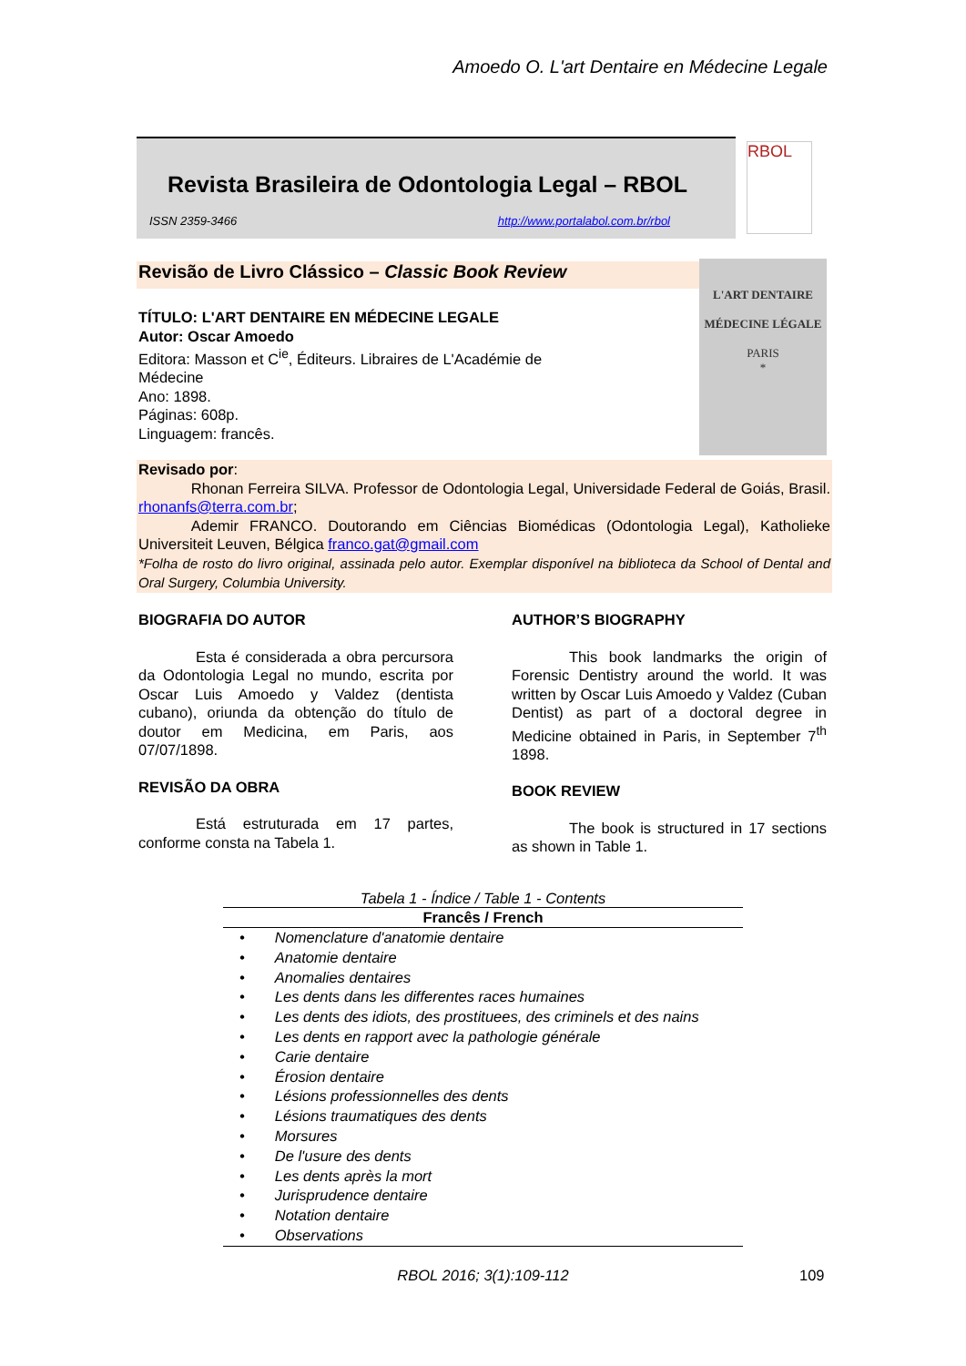Amoedo O. L'art Dentaire en Médecine Legale
Revista Brasileira de Odontologia Legal – RBOL
ISSN 2359-3466 http://www.portalabol.com.br/rbol
RBOL
Revisão de Livro Clássico – Classic Book Review
L'ART DENTAIRE
MÉDECINE LÉGALE
PARIS
*
TÍTULO: L'ART DENTAIRE EN MÉDECINE LEGALE
Autor: Oscar Amoedo
Editora: Masson et C<sup>ie</sup>, Éditeurs. Libraires de L'Académie de Médecine
Ano: 1898.
Páginas: 608p.
Linguagem: francês.
Revisado por:
    Rhonan Ferreira SILVA. Professor de Odontologia Legal, Universidade Federal de Goiás, Brasil. rhonanfs@terra.com.br;
    Ademir FRANCO. Doutorando em Ciências Biomédicas (Odontologia Legal), Katholieke Universiteit Leuven, Bélgica franco.gat@gmail.com
*Folha de rosto do livro original, assinada pelo autor. Exemplar disponível na biblioteca da School of Dental and Oral Surgery, Columbia University.
BIOGRAFIA DO AUTOR
Esta é considerada a obra percursora da Odontologia Legal no mundo, escrita por Oscar Luis Amoedo y Valdez (dentista cubano), oriunda da obtenção do título de doutor em Medicina, em Paris, aos 07/07/1898.
REVISÃO DA OBRA
Está estruturada em 17 partes, conforme consta na Tabela 1.
AUTHOR’S BIOGRAPHY
This book landmarks the origin of Forensic Dentistry around the world. It was written by Oscar Luis Amoedo y Valdez (Cuban Dentist) as part of a doctoral degree in Medicine obtained in Paris, in September 7<sup>th</sup> 1898.
BOOK REVIEW
The book is structured in 17 sections as shown in Table 1.
Tabela 1 - Índice / Table 1 - Contents
| Francês / French |
| --- |
| • Nomenclature d'anatomie dentaire |
| • Anatomie dentaire |
| • Anomalies dentaires |
| • Les dents dans les differentes races humaines |
| • Les dents des idiots, des prostituees, des criminels et des nains |
| • Les dents en rapport avec la pathologie générale |
| • Carie dentaire |
| • Érosion dentaire |
| • Lésions professionnelles des dents |
| • Lésions traumatiques des dents |
| • Morsures |
| • De l'usure des dents |
| • Les dents après la mort |
| • Jurisprudence dentaire |
| • Notation dentaire |
| • Observations |
RBOL 2016; 3(1):109-112 109